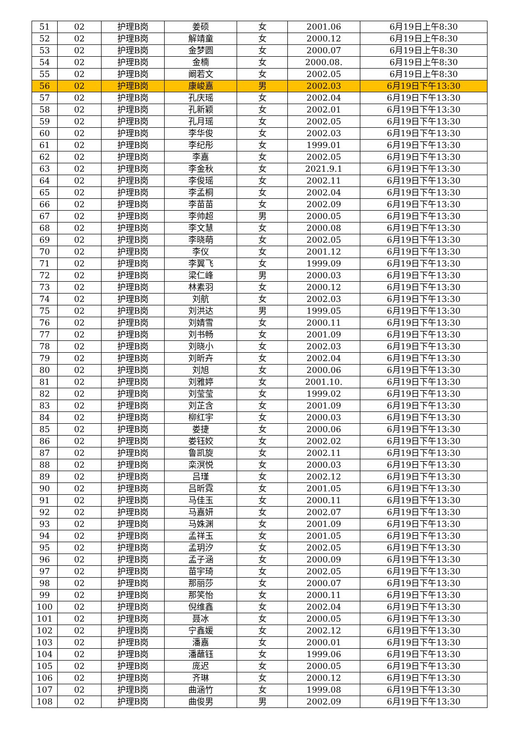| 51 | 02 | 护理B岗 | 姜硕 | 女 | 2001.06 | 6月19日上午8:30 |
| 52 | 02 | 护理B岗 | 解靖童 | 女 | 2000.12 | 6月19日上午8:30 |
| 53 | 02 | 护理B岗 | 金梦圆 | 女 | 2000.07 | 6月19日上午8:30 |
| 54 | 02 | 护理B岗 | 金楠 | 女 | 2000.08. | 6月19日上午8:30 |
| 55 | 02 | 护理B岗 | 阚若文 | 女 | 2002.05 | 6月19日上午8:30 |
| 56 | 02 | 护理B岗 | 康峻嘉 | 男 | 2002.03 | 6月19日下午13:30 |
| 57 | 02 | 护理B岗 | 孔庆瑶 | 女 | 2002.04 | 6月19日下午13:30 |
| 58 | 02 | 护理B岗 | 孔新颖 | 女 | 2002.01 | 6月19日下午13:30 |
| 59 | 02 | 护理B岗 | 孔月瑶 | 女 | 2002.05 | 6月19日下午13:30 |
| 60 | 02 | 护理B岗 | 李华俊 | 女 | 2002.03 | 6月19日下午13:30 |
| 61 | 02 | 护理B岗 | 李纪彤 | 女 | 1999.01 | 6月19日下午13:30 |
| 62 | 02 | 护理B岗 | 李嘉 | 女 | 2002.05 | 6月19日下午13:30 |
| 63 | 02 | 护理B岗 | 李金秋 | 女 | 2021.9.1 | 6月19日下午13:30 |
| 64 | 02 | 护理B岗 | 李俊瑶 | 女 | 2002.11 | 6月19日下午13:30 |
| 65 | 02 | 护理B岗 | 李孟桐 | 女 | 2002.04 | 6月19日下午13:30 |
| 66 | 02 | 护理B岗 | 李苗苗 | 女 | 2002.09 | 6月19日下午13:30 |
| 67 | 02 | 护理B岗 | 李帅超 | 男 | 2000.05 | 6月19日下午13:30 |
| 68 | 02 | 护理B岗 | 李文慧 | 女 | 2000.08 | 6月19日下午13:30 |
| 69 | 02 | 护理B岗 | 李晓萌 | 女 | 2002.05 | 6月19日下午13:30 |
| 70 | 02 | 护理B岗 | 李仪 | 女 | 2001.12 | 6月19日下午13:30 |
| 71 | 02 | 护理B岗 | 李翼飞 | 女 | 1999.09 | 6月19日下午13:30 |
| 72 | 02 | 护理B岗 | 梁仁峰 | 男 | 2000.03 | 6月19日下午13:30 |
| 73 | 02 | 护理B岗 | 林素羽 | 女 | 2000.12 | 6月19日下午13:30 |
| 74 | 02 | 护理B岗 | 刘航 | 女 | 2002.03 | 6月19日下午13:30 |
| 75 | 02 | 护理B岗 | 刘洪达 | 男 | 1999.05 | 6月19日下午13:30 |
| 76 | 02 | 护理B岗 | 刘婧雪 | 女 | 2000.11 | 6月19日下午13:30 |
| 77 | 02 | 护理B岗 | 刘书畅 | 女 | 2001.09 | 6月19日下午13:30 |
| 78 | 02 | 护理B岗 | 刘晓小 | 女 | 2002.03 | 6月19日下午13:30 |
| 79 | 02 | 护理B岗 | 刘昕卉 | 女 | 2002.04 | 6月19日下午13:30 |
| 80 | 02 | 护理B岗 | 刘旭 | 女 | 2000.06 | 6月19日下午13:30 |
| 81 | 02 | 护理B岗 | 刘雅婷 | 女 | 2001.10. | 6月19日下午13:30 |
| 82 | 02 | 护理B岗 | 刘莹莹 | 女 | 1999.02 | 6月19日下午13:30 |
| 83 | 02 | 护理B岗 | 刘芷含 | 女 | 2001.09 | 6月19日下午13:30 |
| 84 | 02 | 护理B岗 | 柳红宇 | 女 | 2000.03 | 6月19日下午13:30 |
| 85 | 02 | 护理B岗 | 娄捷 | 女 | 2000.06 | 6月19日下午13:30 |
| 86 | 02 | 护理B岗 | 娄钰姣 | 女 | 2002.02 | 6月19日下午13:30 |
| 87 | 02 | 护理B岗 | 鲁凯旋 | 女 | 2002.11 | 6月19日下午13:30 |
| 88 | 02 | 护理B岗 | 栾溟悦 | 女 | 2000.03 | 6月19日下午13:30 |
| 89 | 02 | 护理B岗 | 吕瑾 | 女 | 2002.12 | 6月19日下午13:30 |
| 90 | 02 | 护理B岗 | 吕昕霓 | 女 | 2001.05 | 6月19日下午13:30 |
| 91 | 02 | 护理B岗 | 马佳玉 | 女 | 2000.11 | 6月19日下午13:30 |
| 92 | 02 | 护理B岗 | 马嘉妍 | 女 | 2002.07 | 6月19日下午13:30 |
| 93 | 02 | 护理B岗 | 马姝渊 | 女 | 2001.09 | 6月19日下午13:30 |
| 94 | 02 | 护理B岗 | 孟祥玉 | 女 | 2001.05 | 6月19日下午13:30 |
| 95 | 02 | 护理B岗 | 孟玥汐 | 女 | 2002.05 | 6月19日下午13:30 |
| 96 | 02 | 护理B岗 | 孟子涵 | 女 | 2000.09 | 6月19日下午13:30 |
| 97 | 02 | 护理B岗 | 苗宇琦 | 女 | 2002.05 | 6月19日下午13:30 |
| 98 | 02 | 护理B岗 | 那丽莎 | 女 | 2000.07 | 6月19日下午13:30 |
| 99 | 02 | 护理B岗 | 那笑怡 | 女 | 2000.11 | 6月19日下午13:30 |
| 100 | 02 | 护理B岗 | 倪维鑫 | 女 | 2002.04 | 6月19日下午13:30 |
| 101 | 02 | 护理B岗 | 聂冰 | 女 | 2000.05 | 6月19日下午13:30 |
| 102 | 02 | 护理B岗 | 宁鑫媛 | 女 | 2002.12 | 6月19日下午13:30 |
| 103 | 02 | 护理B岗 | 潘嘉 | 女 | 2000.01 | 6月19日下午13:30 |
| 104 | 02 | 护理B岗 | 潘蘸钰 | 女 | 1999.06 | 6月19日下午13:30 |
| 105 | 02 | 护理B岗 | 庞迟 | 女 | 2000.05 | 6月19日下午13:30 |
| 106 | 02 | 护理B岗 | 齐琳 | 女 | 2000.12 | 6月19日下午13:30 |
| 107 | 02 | 护理B岗 | 曲涵竹 | 女 | 1999.08 | 6月19日下午13:30 |
| 108 | 02 | 护理B岗 | 曲俊男 | 男 | 2002.09 | 6月19日下午13:30 |